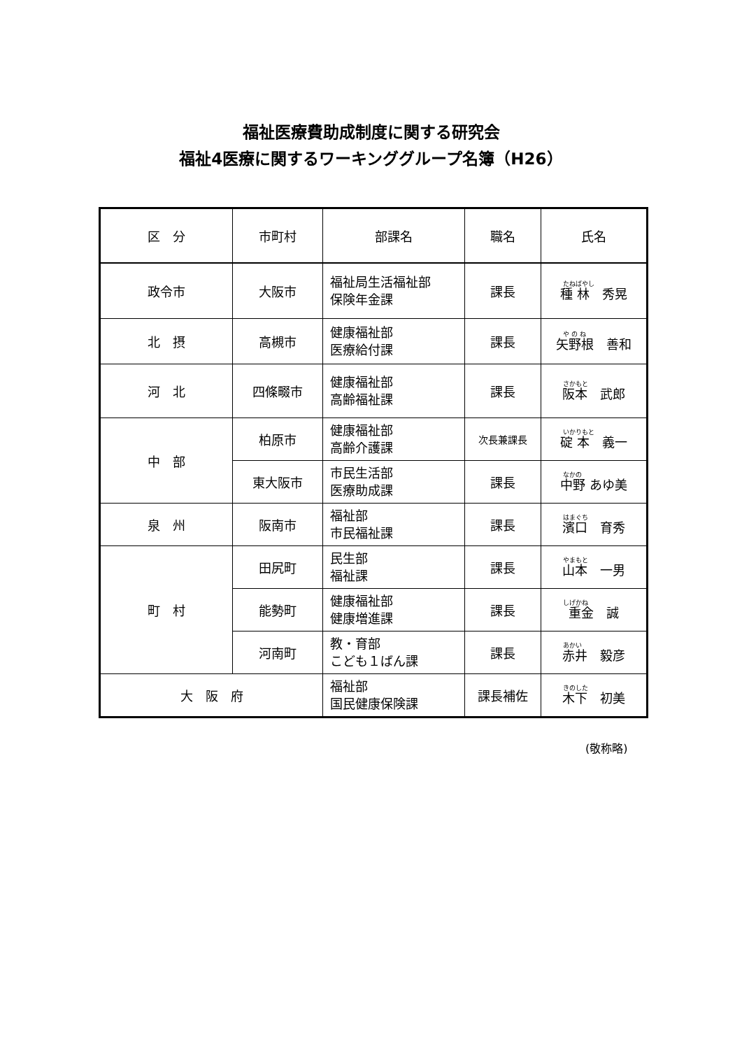福祉医療費助成制度に関する研究会
福祉4医療に関するワーキンググループ名簿（H26）
| 区 分 | 市町村 | 部課名 | 職名 | 氏名 |
| --- | --- | --- | --- | --- |
| 政令市 | 大阪市 | 福祉局生活福祉部 保険年金課 | 課長 | たねばやし 種 林 秀晃 |
| 北 摂 | 高槻市 | 健康福祉部 医療給付課 | 課長 | や の ね 矢野根 善和 |
| 河 北 | 四條畷市 | 健康福祉部 高齢福祉課 | 課長 | さかもと 阪本 武郎 |
| 中 部 | 柏原市 | 健康福祉部 高齢介護課 | 次長兼課長 | いかりもと 碇 本 義一 |
| | 東大阪市 | 市民生活部 医療助成課 | 課長 | なかの 中野 あゆ美 |
| 泉 州 | 阪南市 | 福祉部 市民福祉課 | 課長 | はまぐち 濱口 育秀 |
| 町 村 | 田尻町 | 民生部 福祉課 | 課長 | やまもと 山本 一男 |
| | 能勢町 | 健康福祉部 健康増進課 | 課長 | しげかね 重金 誠 |
| | 河南町 | 教・育部 こども１ばん課 | 課長 | あかい 赤井 毅彦 |
| 大 阪 府 | | 福祉部 国民健康保険課 | 課長補佐 | きのした 木下 初美 |
(敬称略)